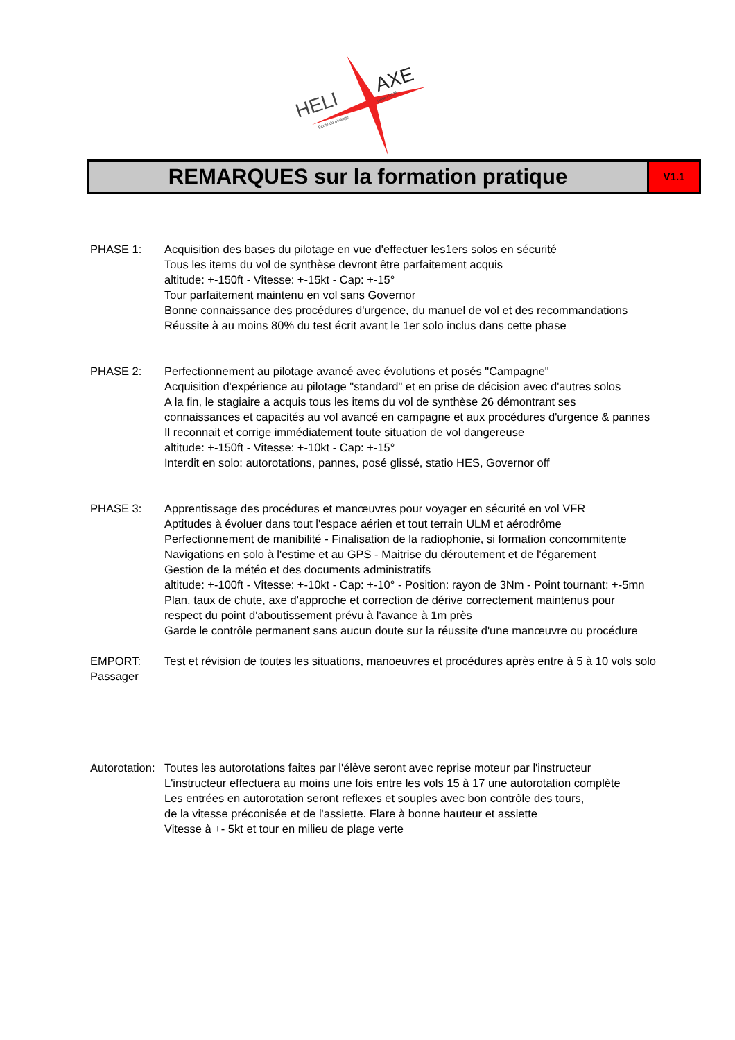HELI
AXE
Ecole de pilotage
Hélico ULM
REMARQUES sur la formation pratique
V1.1
PHASE 1: Acquisition des bases du pilotage en vue d'effectuer les1ers solos en sécurité
Tous les items du vol de synthèse devront être parfaitement acquis
altitude: +-150ft - Vitesse: +-15kt - Cap: +-15°
Tour parfaitement maintenu en vol sans Governor
Bonne connaissance des procédures d'urgence, du manuel de vol et des recommandations
Réussite à au moins 80% du test écrit avant le 1er solo inclus dans cette phase
PHASE 2: Perfectionnement au pilotage avancé avec évolutions et posés "Campagne"
Acquisition d'expérience au pilotage "standard" et en prise de décision avec d'autres solos
A la fin, le stagiaire a acquis tous les items du vol de synthèse 26 démontrant ses
connaissances et capacités au vol avancé en campagne et aux procédures d'urgence & pannes
Il reconnait et corrige immédiatement toute situation de vol dangereuse
altitude: +-150ft - Vitesse: +-10kt - Cap: +-15°
Interdit en solo: autorotations, pannes, posé glissé, statio HES, Governor off
PHASE 3: Apprentissage des procédures et manœuvres pour voyager en sécurité en vol VFR
Aptitudes à évoluer dans tout l'espace aérien et tout terrain ULM et aérodrôme
Perfectionnement de manibilité - Finalisation de la radiophonie, si formation concommitente
Navigations en solo à l'estime et au GPS - Maitrise du déroutement et de l'égarement
Gestion de la météo et des documents administratifs
altitude: +-100ft - Vitesse: +-10kt - Cap: +-10° - Position: rayon de 3Nm - Point tournant: +-5mn
Plan, taux de chute, axe d'approche et correction de dérive correctement maintenus pour
respect du point d'aboutissement prévu à l'avance à 1m près
Garde le contrôle permanent sans aucun doute sur la réussite d'une manœuvre ou procédure
EMPORT:
Passager
Test et révision de toutes les situations, manoeuvres et procédures après entre à 5 à 10 vols solo
Autorotation:
Toutes les autorotations faites par l'élève seront avec reprise moteur par l'instructeur
L'instructeur effectuera au moins une fois entre les vols 15 à 17 une autorotation complète
Les entrées en autorotation seront reflexes et souples avec bon contrôle des tours,
de la vitesse préconisée et de l'assiette. Flare à bonne hauteur et assiette
Vitesse à +- 5kt et tour en milieu de plage verte